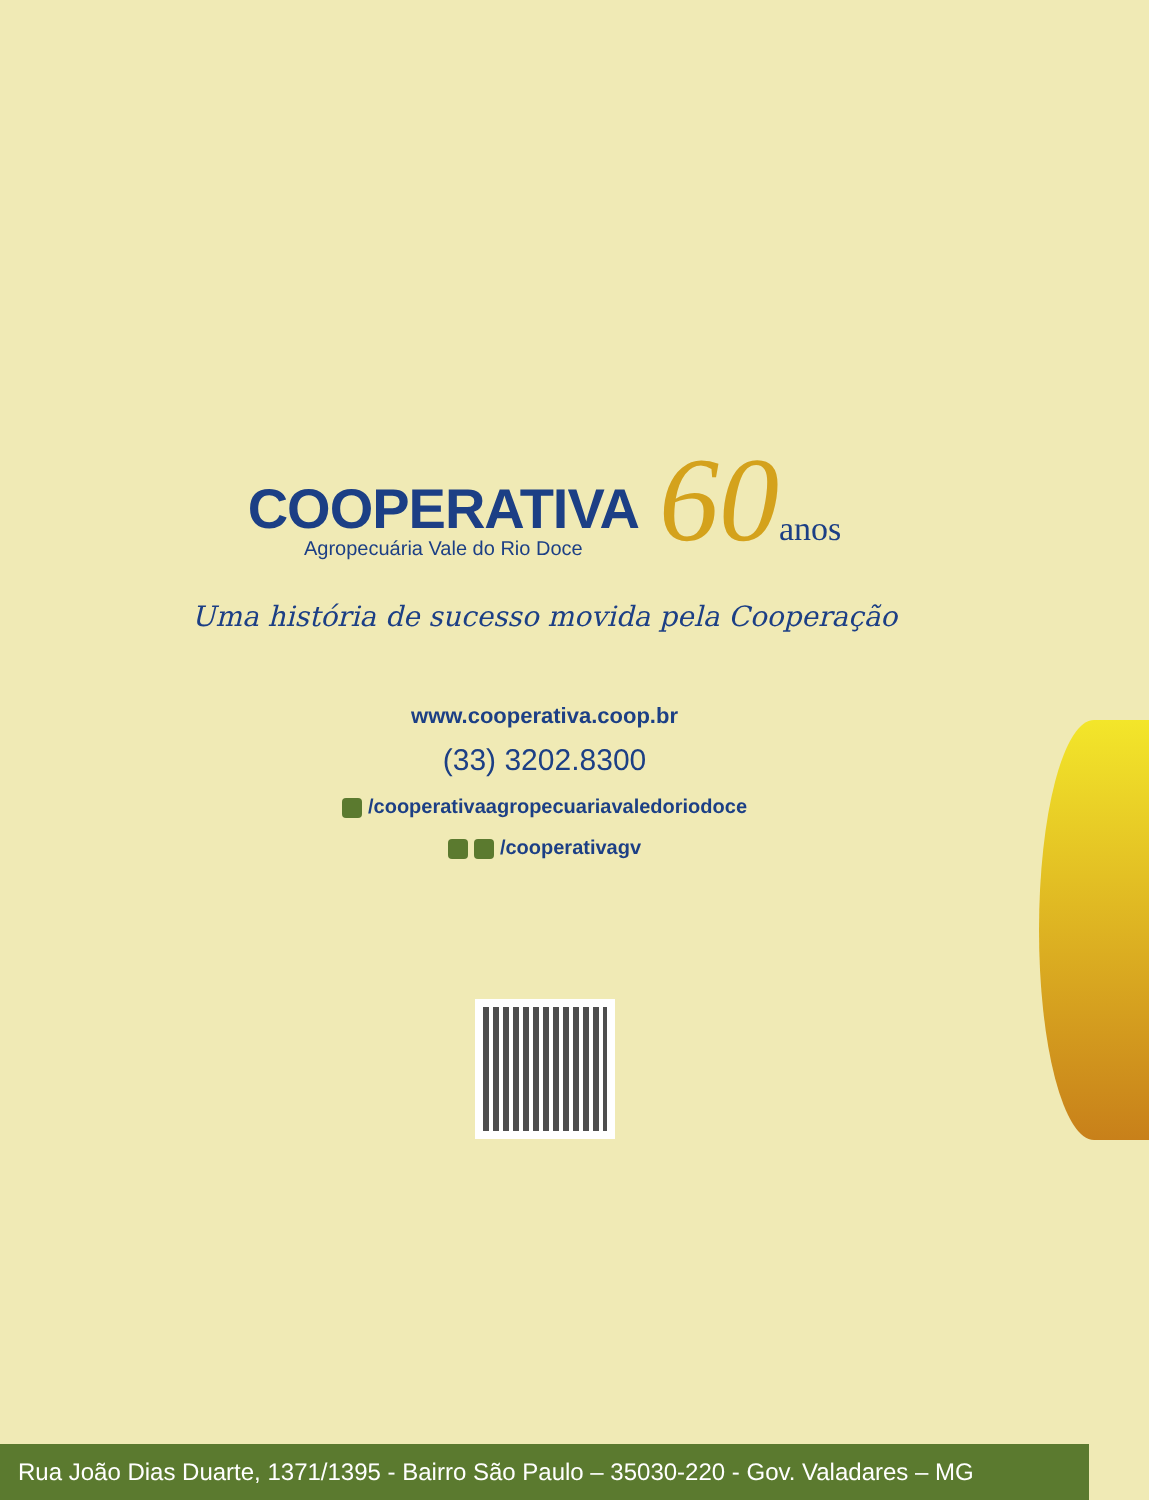COOPERATIVA
Agropecuária Vale do Rio Doce
60anos
Uma história de sucesso movida pela Cooperação
www.cooperativa.coop.br
(33) 3202.8300
/cooperativaagropecuariavaledoriodoce
/cooperativagv
Rua João Dias Duarte, 1371/1395 - Bairro São Paulo – 35030-220 - Gov. Valadares – MG